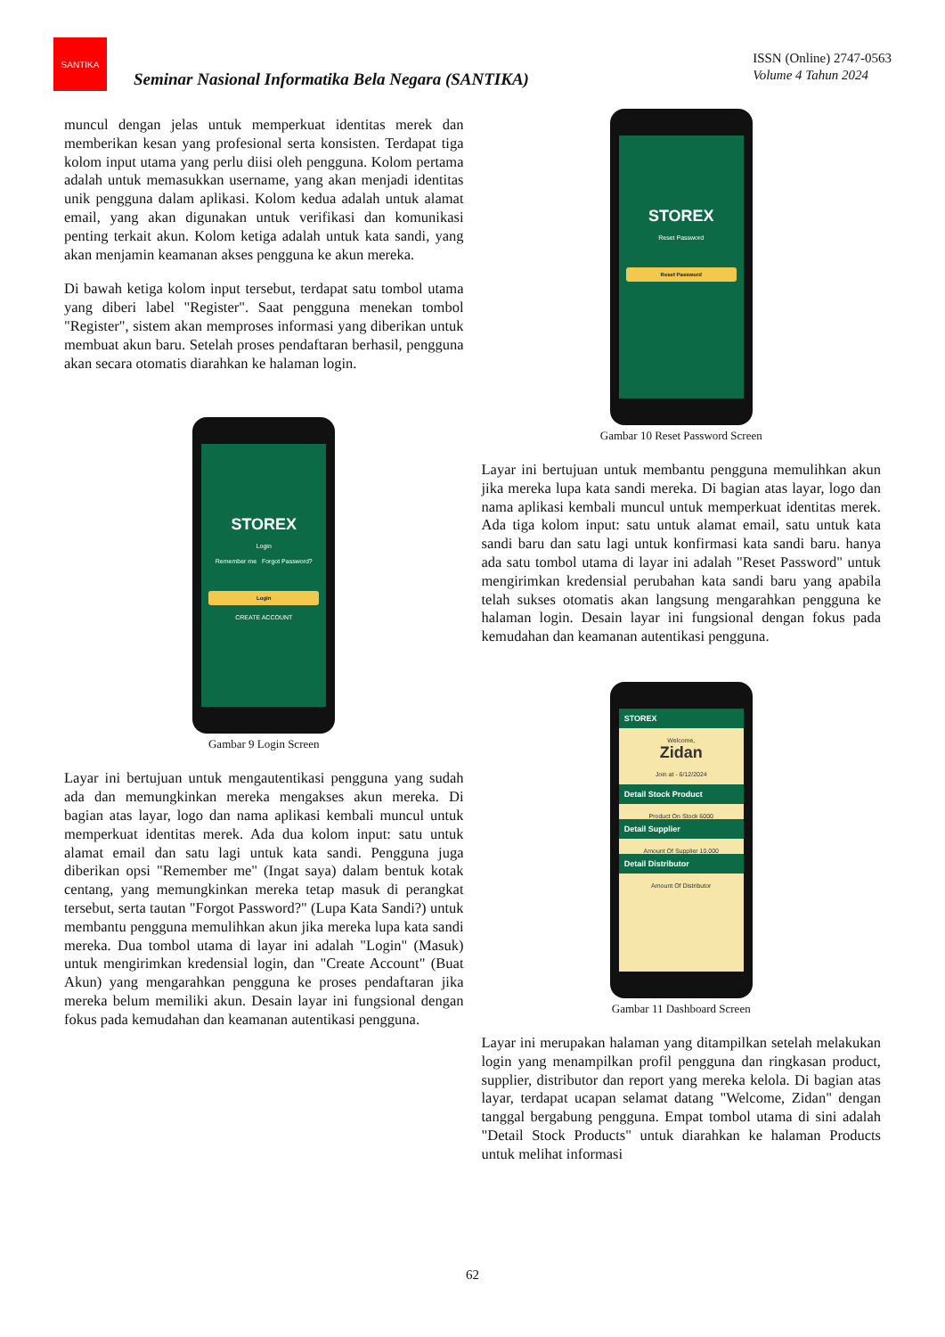SANTIKA
Seminar Nasional Informatika Bela Negara (SANTIKA)
ISSN (Online) 2747-0563
Volume 4 Tahun 2024
muncul dengan jelas untuk memperkuat identitas merek dan memberikan kesan yang profesional serta konsisten. Terdapat tiga kolom input utama yang perlu diisi oleh pengguna. Kolom pertama adalah untuk memasukkan username, yang akan menjadi identitas unik pengguna dalam aplikasi. Kolom kedua adalah untuk alamat email, yang akan digunakan untuk verifikasi dan komunikasi penting terkait akun. Kolom ketiga adalah untuk kata sandi, yang akan menjamin keamanan akses pengguna ke akun mereka.
Di bawah ketiga kolom input tersebut, terdapat satu tombol utama yang diberi label "Register". Saat pengguna menekan tombol "Register", sistem akan memproses informasi yang diberikan untuk membuat akun baru. Setelah proses pendaftaran berhasil, pengguna akan secara otomatis diarahkan ke halaman login.
STOREX
Login
Remember me Forgot Password?
Login
CREATE ACCOUNT
Gambar 9 Login Screen
Layar ini bertujuan untuk mengautentikasi pengguna yang sudah ada dan memungkinkan mereka mengakses akun mereka. Di bagian atas layar, logo dan nama aplikasi kembali muncul untuk memperkuat identitas merek. Ada dua kolom input: satu untuk alamat email dan satu lagi untuk kata sandi. Pengguna juga diberikan opsi "Remember me" (Ingat saya) dalam bentuk kotak centang, yang memungkinkan mereka tetap masuk di perangkat tersebut, serta tautan "Forgot Password?" (Lupa Kata Sandi?) untuk membantu pengguna memulihkan akun jika mereka lupa kata sandi mereka. Dua tombol utama di layar ini adalah "Login" (Masuk) untuk mengirimkan kredensial login, dan "Create Account" (Buat Akun) yang mengarahkan pengguna ke proses pendaftaran jika mereka belum memiliki akun. Desain layar ini fungsional dengan fokus pada kemudahan dan keamanan autentikasi pengguna.
STOREX
Reset Password
Reset Password
Gambar 10 Reset Password Screen
Layar ini bertujuan untuk membantu pengguna memulihkan akun jika mereka lupa kata sandi mereka. Di bagian atas layar, logo dan nama aplikasi kembali muncul untuk memperkuat identitas merek. Ada tiga kolom input: satu untuk alamat email, satu untuk kata sandi baru dan satu lagi untuk konfirmasi kata sandi baru. hanya ada satu tombol utama di layar ini adalah "Reset Password" untuk mengirimkan kredensial perubahan kata sandi baru yang apabila telah sukses otomatis akan langsung mengarahkan pengguna ke halaman login. Desain layar ini fungsional dengan fokus pada kemudahan dan keamanan autentikasi pengguna.
STOREX
Welcome,
Zidan
Join at - 6/12/2024
Detail Stock Product
Product On Stock 6000
Detail Supplier
Amount Of Supplier 10.000
Detail Distributor
Amount Of Distributor
Gambar 11 Dashboard Screen
Layar ini merupakan halaman yang ditampilkan setelah melakukan login yang menampilkan profil pengguna dan ringkasan product, supplier, distributor dan report yang mereka kelola. Di bagian atas layar, terdapat ucapan selamat datang "Welcome, Zidan" dengan tanggal bergabung pengguna. Empat tombol utama di sini adalah "Detail Stock Products" untuk diarahkan ke halaman Products untuk melihat informasi
62